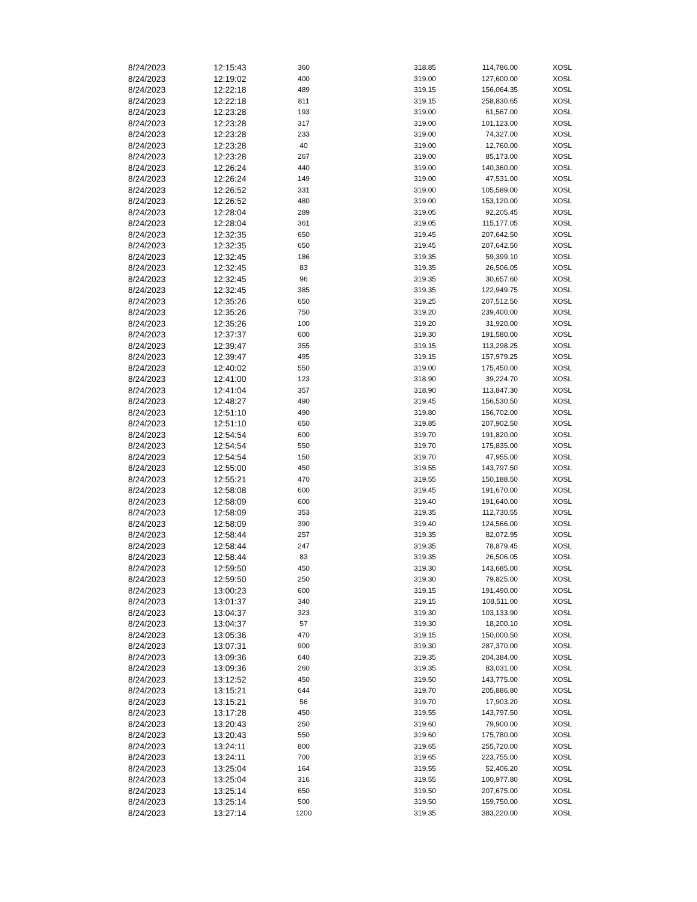| 8/24/2023 | 12:15:43 | 360 | 318.85 | 114,786.00 | XOSL |
| 8/24/2023 | 12:19:02 | 400 | 319.00 | 127,600.00 | XOSL |
| 8/24/2023 | 12:22:18 | 489 | 319.15 | 156,064.35 | XOSL |
| 8/24/2023 | 12:22:18 | 811 | 319.15 | 258,830.65 | XOSL |
| 8/24/2023 | 12:23:28 | 193 | 319.00 | 61,567.00 | XOSL |
| 8/24/2023 | 12:23:28 | 317 | 319.00 | 101,123.00 | XOSL |
| 8/24/2023 | 12:23:28 | 233 | 319.00 | 74,327.00 | XOSL |
| 8/24/2023 | 12:23:28 | 40 | 319.00 | 12,760.00 | XOSL |
| 8/24/2023 | 12:23:28 | 267 | 319.00 | 85,173.00 | XOSL |
| 8/24/2023 | 12:26:24 | 440 | 319.00 | 140,360.00 | XOSL |
| 8/24/2023 | 12:26:24 | 149 | 319.00 | 47,531.00 | XOSL |
| 8/24/2023 | 12:26:52 | 331 | 319.00 | 105,589.00 | XOSL |
| 8/24/2023 | 12:26:52 | 480 | 319.00 | 153,120.00 | XOSL |
| 8/24/2023 | 12:28:04 | 289 | 319.05 | 92,205.45 | XOSL |
| 8/24/2023 | 12:28:04 | 361 | 319.05 | 115,177.05 | XOSL |
| 8/24/2023 | 12:32:35 | 650 | 319.45 | 207,642.50 | XOSL |
| 8/24/2023 | 12:32:35 | 650 | 319.45 | 207,642.50 | XOSL |
| 8/24/2023 | 12:32:45 | 186 | 319.35 | 59,399.10 | XOSL |
| 8/24/2023 | 12:32:45 | 83 | 319.35 | 26,506.05 | XOSL |
| 8/24/2023 | 12:32:45 | 96 | 319.35 | 30,657.60 | XOSL |
| 8/24/2023 | 12:32:45 | 385 | 319.35 | 122,949.75 | XOSL |
| 8/24/2023 | 12:35:26 | 650 | 319.25 | 207,512.50 | XOSL |
| 8/24/2023 | 12:35:26 | 750 | 319.20 | 239,400.00 | XOSL |
| 8/24/2023 | 12:35:26 | 100 | 319.20 | 31,920.00 | XOSL |
| 8/24/2023 | 12:37:37 | 600 | 319.30 | 191,580.00 | XOSL |
| 8/24/2023 | 12:39:47 | 355 | 319.15 | 113,298.25 | XOSL |
| 8/24/2023 | 12:39:47 | 495 | 319.15 | 157,979.25 | XOSL |
| 8/24/2023 | 12:40:02 | 550 | 319.00 | 175,450.00 | XOSL |
| 8/24/2023 | 12:41:00 | 123 | 318.90 | 39,224.70 | XOSL |
| 8/24/2023 | 12:41:04 | 357 | 318.90 | 113,847.30 | XOSL |
| 8/24/2023 | 12:48:27 | 490 | 319.45 | 156,530.50 | XOSL |
| 8/24/2023 | 12:51:10 | 490 | 319.80 | 156,702.00 | XOSL |
| 8/24/2023 | 12:51:10 | 650 | 319.85 | 207,902.50 | XOSL |
| 8/24/2023 | 12:54:54 | 600 | 319.70 | 191,820.00 | XOSL |
| 8/24/2023 | 12:54:54 | 550 | 319.70 | 175,835.00 | XOSL |
| 8/24/2023 | 12:54:54 | 150 | 319.70 | 47,955.00 | XOSL |
| 8/24/2023 | 12:55:00 | 450 | 319.55 | 143,797.50 | XOSL |
| 8/24/2023 | 12:55:21 | 470 | 319.55 | 150,188.50 | XOSL |
| 8/24/2023 | 12:58:08 | 600 | 319.45 | 191,670.00 | XOSL |
| 8/24/2023 | 12:58:09 | 600 | 319.40 | 191,640.00 | XOSL |
| 8/24/2023 | 12:58:09 | 353 | 319.35 | 112,730.55 | XOSL |
| 8/24/2023 | 12:58:09 | 390 | 319.40 | 124,566.00 | XOSL |
| 8/24/2023 | 12:58:44 | 257 | 319.35 | 82,072.95 | XOSL |
| 8/24/2023 | 12:58:44 | 247 | 319.35 | 78,879.45 | XOSL |
| 8/24/2023 | 12:58:44 | 83 | 319.35 | 26,506.05 | XOSL |
| 8/24/2023 | 12:59:50 | 450 | 319.30 | 143,685.00 | XOSL |
| 8/24/2023 | 12:59:50 | 250 | 319.30 | 79,825.00 | XOSL |
| 8/24/2023 | 13:00:23 | 600 | 319.15 | 191,490.00 | XOSL |
| 8/24/2023 | 13:01:37 | 340 | 319.15 | 108,511.00 | XOSL |
| 8/24/2023 | 13:04:37 | 323 | 319.30 | 103,133.90 | XOSL |
| 8/24/2023 | 13:04:37 | 57 | 319.30 | 18,200.10 | XOSL |
| 8/24/2023 | 13:05:36 | 470 | 319.15 | 150,000.50 | XOSL |
| 8/24/2023 | 13:07:31 | 900 | 319.30 | 287,370.00 | XOSL |
| 8/24/2023 | 13:09:36 | 640 | 319.35 | 204,384.00 | XOSL |
| 8/24/2023 | 13:09:36 | 260 | 319.35 | 83,031.00 | XOSL |
| 8/24/2023 | 13:12:52 | 450 | 319.50 | 143,775.00 | XOSL |
| 8/24/2023 | 13:15:21 | 644 | 319.70 | 205,886.80 | XOSL |
| 8/24/2023 | 13:15:21 | 56 | 319.70 | 17,903.20 | XOSL |
| 8/24/2023 | 13:17:28 | 450 | 319.55 | 143,797.50 | XOSL |
| 8/24/2023 | 13:20:43 | 250 | 319.60 | 79,900.00 | XOSL |
| 8/24/2023 | 13:20:43 | 550 | 319.60 | 175,780.00 | XOSL |
| 8/24/2023 | 13:24:11 | 800 | 319.65 | 255,720.00 | XOSL |
| 8/24/2023 | 13:24:11 | 700 | 319.65 | 223,755.00 | XOSL |
| 8/24/2023 | 13:25:04 | 164 | 319.55 | 52,406.20 | XOSL |
| 8/24/2023 | 13:25:04 | 316 | 319.55 | 100,977.80 | XOSL |
| 8/24/2023 | 13:25:14 | 650 | 319.50 | 207,675.00 | XOSL |
| 8/24/2023 | 13:25:14 | 500 | 319.50 | 159,750.00 | XOSL |
| 8/24/2023 | 13:27:14 | 1200 | 319.35 | 383,220.00 | XOSL |